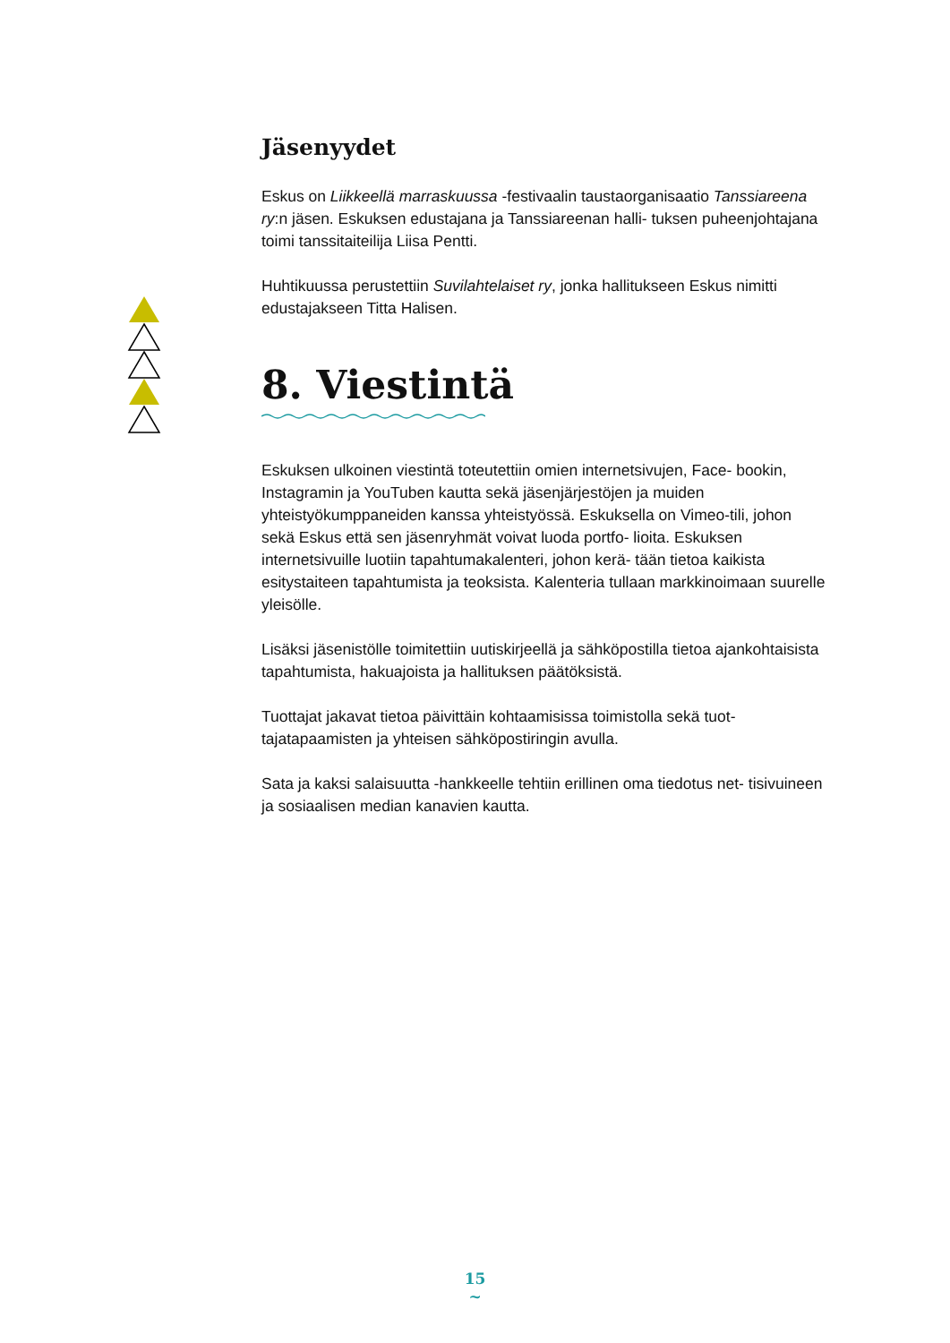Jäsenyydet
Eskus on Liikkeellä marraskuussa -festivaalin taustaorganisaatio Tanssiareena ry:n jäsen. Eskuksen edustajana ja Tanssiareenan halli- tuksen puheenjohtajana toimi tanssitaiteilija Liisa Pentti.
Huhtikuussa perustettiin Suvilahtelaiset ry, jonka hallitukseen Eskus nimitti edustajakseen Titta Halisen.
8. Viestintä
Eskuksen ulkoinen viestintä toteutettiin omien internetsivujen, Face- bookin, Instagramin ja YouTuben kautta sekä jäsenjärjestöjen ja muiden yhteistyökumppaneiden kanssa yhteistyössä. Eskuksella on Vimeo-tili, johon sekä Eskus että sen jäsenryhmät voivat luoda portfo- lioita. Eskuksen internetsivuille luotiin tapahtumakalenteri, johon kerä- tään tietoa kaikista esitystaiteen tapahtumista ja teoksista. Kalenteria tullaan markkinoimaan suurelle yleisölle.
Lisäksi jäsenistölle toimitettiin uutiskirjeellä ja sähköpostilla tietoa ajankohtaisista tapahtumista, hakuajoista ja hallituksen päätöksistä.
Tuottajat jakavat tietoa päivittäin kohtaamisissa toimistolla sekä tuot- tajatapaamisten ja yhteisen sähköpostiringin avulla.
Sata ja kaksi salaisuutta -hankkeelle tehtiin erillinen oma tiedotus net- tisivuineen ja sosiaalisen median kanavien kautta.
15
~